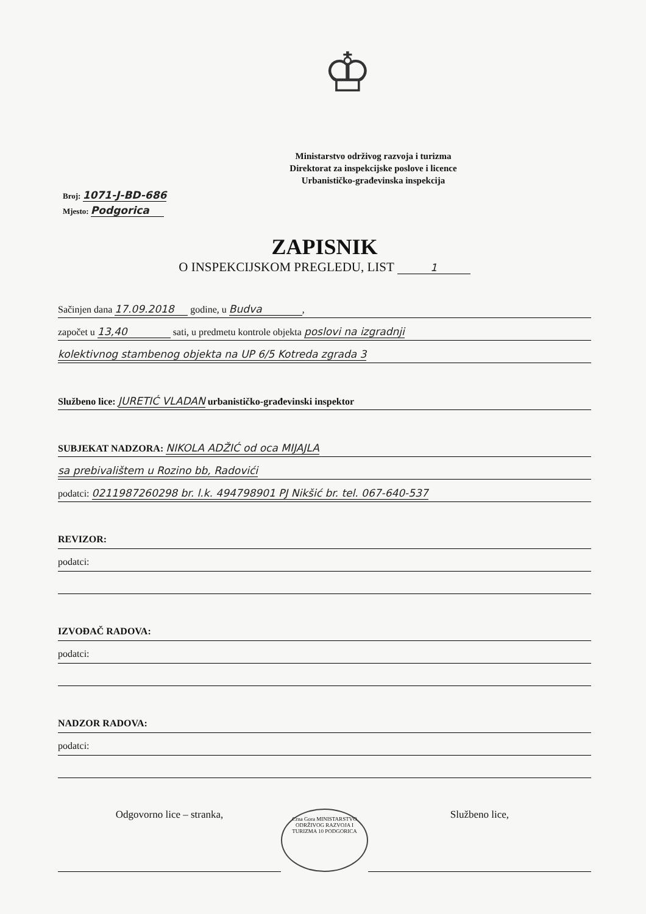♔
Ministarstvo održivog razvoja i turizma
Direktorat za inspekcijske poslove i licence
Urbanističko-građevinska inspekcija
Broj: 1071-J-BD-686
Mjesto: Podgorica
ZAPISNIK
O INSPEKCIJSKOM PREGLEDU, LIST 1
Sačinjen dana 17.09.2018 godine, u Budva,
započet u 13,40 sati, u predmetu kontrole objekta poslovi na izgradnji
kolektivnog stambenog objekta na UP 6/5 Kotreda zgrada 3
Službeno lice: JURETIĆ VLADAN urbanističko-građevinski inspektor
SUBJEKAT NADZORA: NIKOLA ADŽIĆ od oca MIJAJLA
sa prebivalištem u Rozino bb, Radovići
podatci: 0211987260298 br. l.k. 494798901 PJ Nikšić br. tel. 067-640-537
REVIZOR:
podatci:
IZVOĐAČ RADOVA:
podatci:
NADZOR RADOVA:
podatci:
Odgovorno lice – stranka,
Crna Gora MINISTARSTVO ODRŽIVOG RAZVOJA I TURIZMA 10 PODGORICA
Službeno lice,